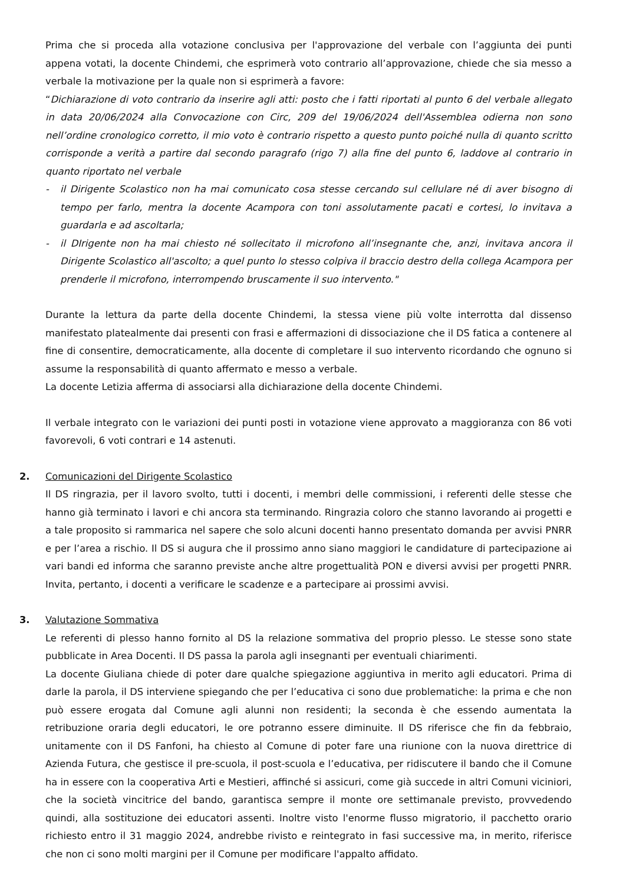Prima che si proceda alla votazione conclusiva per l'approvazione del verbale con l’aggiunta dei punti appena votati, la docente Chindemi, che esprimerà voto contrario all’approvazione, chiede che sia messo a verbale la motivazione per la quale non si esprimerà a favore:
“Dichiarazione di voto contrario da inserire agli atti: posto che i fatti riportati al punto 6 del verbale allegato in data 20/06/2024 alla Convocazione con Circ, 209 del 19/06/2024 dell'Assemblea odierna non sono nell’ordine cronologico corretto, il mio voto è contrario rispetto a questo punto poiché nulla di quanto scritto corrisponde a verità a partire dal secondo paragrafo (rigo 7) alla fine del punto 6, laddove al contrario in quanto riportato nel verbale
- il Dirigente Scolastico non ha mai comunicato cosa stesse cercando sul cellulare né di aver bisogno di tempo per farlo, mentra la docente Acampora con toni assolutamente pacati e cortesi, lo invitava a guardarla e ad ascoltarla;
- il DIrigente non ha mai chiesto né sollecitato il microfono all’insegnante che, anzi, invitava ancora il Dirigente Scolastico all'ascolto; a quel punto lo stesso colpiva il braccio destro della collega Acampora per prenderle il microfono, interrompendo bruscamente il suo intervento."
Durante la lettura da parte della docente Chindemi, la stessa viene più volte interrotta dal dissenso manifestato platealmente dai presenti con frasi e affermazioni di dissociazione che il DS fatica a contenere al fine di consentire, democraticamente, alla docente di completare il suo intervento ricordando che ognuno si assume la responsabilità di quanto affermato e messo a verbale.
La docente Letizia afferma di associarsi alla dichiarazione della docente Chindemi.
Il verbale integrato con le variazioni dei punti posti in votazione viene approvato a maggioranza con 86 voti favorevoli, 6 voti contrari e 14 astenuti.
2. Comunicazioni del Dirigente Scolastico
Il DS ringrazia, per il lavoro svolto, tutti i docenti, i membri delle commissioni, i referenti delle stesse che hanno già terminato i lavori e chi ancora sta terminando. Ringrazia coloro che stanno lavorando ai progetti e a tale proposito si rammarica nel sapere che solo alcuni docenti hanno presentato domanda per avvisi PNRR e per l’area a rischio. Il DS si augura che il prossimo anno siano maggiori le candidature di partecipazione ai vari bandi ed informa che saranno previste anche altre progettualità PON e diversi avvisi per progetti PNRR. Invita, pertanto, i docenti a verificare le scadenze e a partecipare ai prossimi avvisi.
3. Valutazione Sommativa
Le referenti di plesso hanno fornito al DS la relazione sommativa del proprio plesso. Le stesse sono state pubblicate in Area Docenti. Il DS passa la parola agli insegnanti per eventuali chiarimenti.
La docente Giuliana chiede di poter dare qualche spiegazione aggiuntiva in merito agli educatori. Prima di darle la parola, il DS interviene spiegando che per l’educativa ci sono due problematiche: la prima e che non può essere erogata dal Comune agli alunni non residenti; la seconda è che essendo aumentata la retribuzione oraria degli educatori, le ore potranno essere diminuite. Il DS riferisce che fin da febbraio, unitamente con il DS Fanfoni, ha chiesto al Comune di poter fare una riunione con la nuova direttrice di Azienda Futura, che gestisce il pre-scuola, il post-scuola e l’educativa, per ridiscutere il bando che il Comune ha in essere con la cooperativa Arti e Mestieri, affinché si assicuri, come già succede in altri Comuni viciniori, che la società vincitrice del bando, garantisca sempre il monte ore settimanale previsto, provvedendo quindi, alla sostituzione dei educatori assenti. Inoltre visto l'enorme flusso migratorio, il pacchetto orario richiesto entro il 31 maggio 2024, andrebbe rivisto e reintegrato in fasi successive ma, in merito, riferisce che non ci sono molti margini per il Comune per modificare l'appalto affidato.